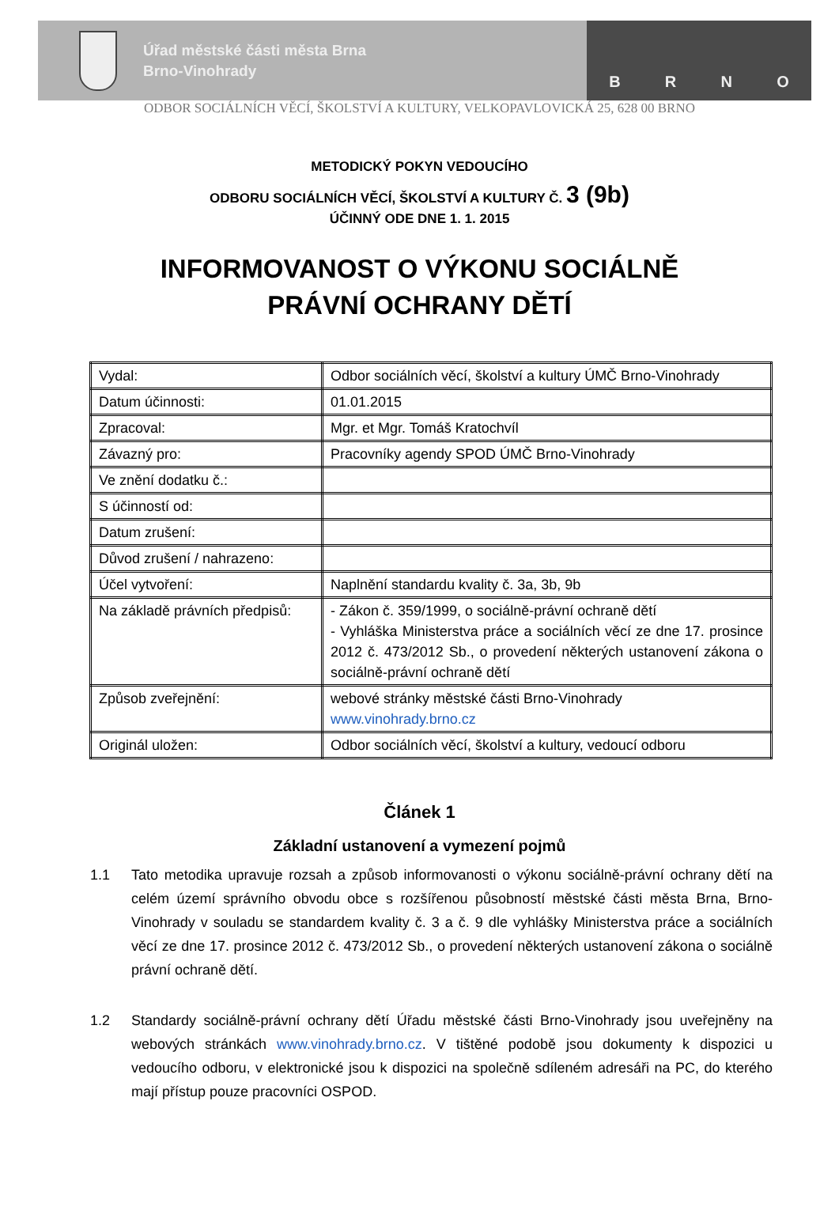Úřad městské části města Brna
Brno-Vinohrady
B R N O
ODBOR SOCIÁLNÍCH VĚCÍ, ŠKOLSTVÍ A KULTURY, VELKOPAVLOVICKÁ 25, 628 00 BRNO
METODICKÝ POKYN VEDOUCÍHO
ODBORU SOCIÁLNÍCH VĚCÍ, ŠKOLSTVÍ A KULTURY Č. 3 (9b)
ÚČINNÝ ODE DNE 1. 1. 2015
INFORMOVANOST O VÝKONU SOCIÁLNĚ
PRÁVNÍ OCHRANY DĚTÍ
| Vydal: | Odbor sociálních věcí, školství a kultury ÚMČ Brno-Vinohrady |
| Datum účinnosti: | 01.01.2015 |
| Zpracoval: | Mgr. et Mgr. Tomáš Kratochvíl |
| Závazný pro: | Pracovníky agendy SPOD ÚMČ Brno-Vinohrady |
| Ve znění dodatku č.: | |
| S účinností od: | |
| Datum zrušení: | |
| Důvod zrušení / nahrazeno: | |
| Účel vytvoření: | Naplnění standardu kvality č. 3a, 3b, 9b |
| Na základě právních předpisů: | - Zákon č. 359/1999, o sociálně-právní ochraně dětí - Vyhláška Ministerstva práce a sociálních věcí ze dne 17. prosince 2012 č. 473/2012 Sb., o provedení některých ustanovení zákona o sociálně-právní ochraně dětí |
| Způsob zveřejnění: | webové stránky městské části Brno-Vinohrady www.vinohrady.brno.cz |
| Originál uložen: | Odbor sociálních věcí, školství a kultury, vedoucí odboru |
Článek 1
Základní ustanovení a vymezení pojmů
1.1 Tato metodika upravuje rozsah a způsob informovanosti o výkonu sociálně-právní ochrany dětí na celém území správního obvodu obce s rozšířenou působností městské části města Brna, Brno-Vinohrady v souladu se standardem kvality č. 3 a č. 9 dle vyhlášky Ministerstva práce a sociálních věcí ze dne 17. prosince 2012 č. 473/2012 Sb., o provedení některých ustanovení zákona o sociálně právní ochraně dětí.
1.2 Standardy sociálně-právní ochrany dětí Úřadu městské části Brno-Vinohrady jsou uveřejněny na webových stránkách www.vinohrady.brno.cz. V tištěné podobě jsou dokumenty k dispozici u vedoucího odboru, v elektronické jsou k dispozici na společně sdíleném adresáři na PC, do kterého mají přístup pouze pracovníci OSPOD.